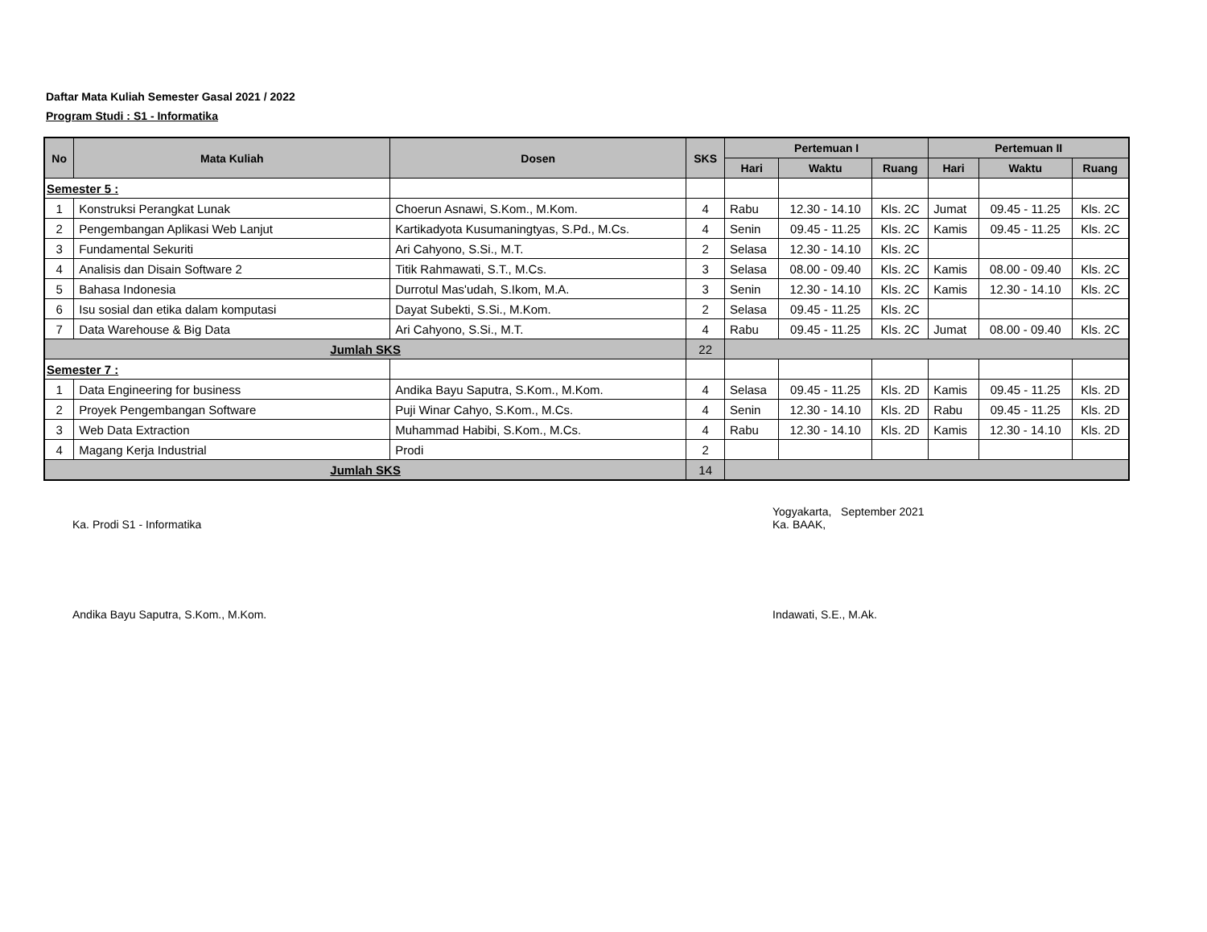Daftar Mata Kuliah Semester Gasal 2021 / 2022
Program Studi : S1 - Informatika
| No | Mata Kuliah | Dosen | SKS | Pertemuan I | | | Pertemuan II | | |
| --- | --- | --- | --- | --- | --- | --- | --- | --- | --- |
| | | | | Hari | Waktu | Ruang | Hari | Waktu | Ruang |
| Semester 5 : | | | | | | | | | |
| 1 | Konstruksi Perangkat Lunak | Choerun Asnawi, S.Kom., M.Kom. | 4 | Rabu | 12.30 - 14.10 | Kls. 2C | Jumat | 09.45 - 11.25 | Kls. 2C |
| 2 | Pengembangan Aplikasi Web Lanjut | Kartikadyota Kusumaningtyas, S.Pd., M.Cs. | 4 | Senin | 09.45 - 11.25 | Kls. 2C | Kamis | 09.45 - 11.25 | Kls. 2C |
| 3 | Fundamental Sekuriti | Ari Cahyono, S.Si., M.T. | 2 | Selasa | 12.30 - 14.10 | Kls. 2C | | | |
| 4 | Analisis dan Disain Software 2 | Titik Rahmawati, S.T., M.Cs. | 3 | Selasa | 08.00 - 09.40 | Kls. 2C | Kamis | 08.00 - 09.40 | Kls. 2C |
| 5 | Bahasa Indonesia | Durrotul Mas'udah, S.Ikom, M.A. | 3 | Senin | 12.30 - 14.10 | Kls. 2C | Kamis | 12.30 - 14.10 | Kls. 2C |
| 6 | Isu sosial dan etika dalam komputasi | Dayat Subekti, S.Si., M.Kom. | 2 | Selasa | 09.45 - 11.25 | Kls. 2C | | | |
| 7 | Data Warehouse & Big Data | Ari Cahyono, S.Si., M.T. | 4 | Rabu | 09.45 - 11.25 | Kls. 2C | Jumat | 08.00 - 09.40 | Kls. 2C |
| Jumlah SKS | | | 22 | | | | | | |
| Semester 7 : | | | | | | | | | |
| 1 | Data Engineering for business | Andika Bayu Saputra, S.Kom., M.Kom. | 4 | Selasa | 09.45 - 11.25 | Kls. 2D | Kamis | 09.45 - 11.25 | Kls. 2D |
| 2 | Proyek Pengembangan Software | Puji Winar Cahyo, S.Kom., M.Cs. | 4 | Senin | 12.30 - 14.10 | Kls. 2D | Rabu | 09.45 - 11.25 | Kls. 2D |
| 3 | Web Data Extraction | Muhammad Habibi, S.Kom., M.Cs. | 4 | Rabu | 12.30 - 14.10 | Kls. 2D | Kamis | 12.30 - 14.10 | Kls. 2D |
| 4 | Magang Kerja Industrial | Prodi | 2 | | | | | | |
| Jumlah SKS | | | 14 | | | | | | |
Ka. Prodi S1 - Informatika
Andika Bayu Saputra, S.Kom., M.Kom.
Yogyakarta, September 2021
Ka. BAAK,
Indawati, S.E., M.Ak.